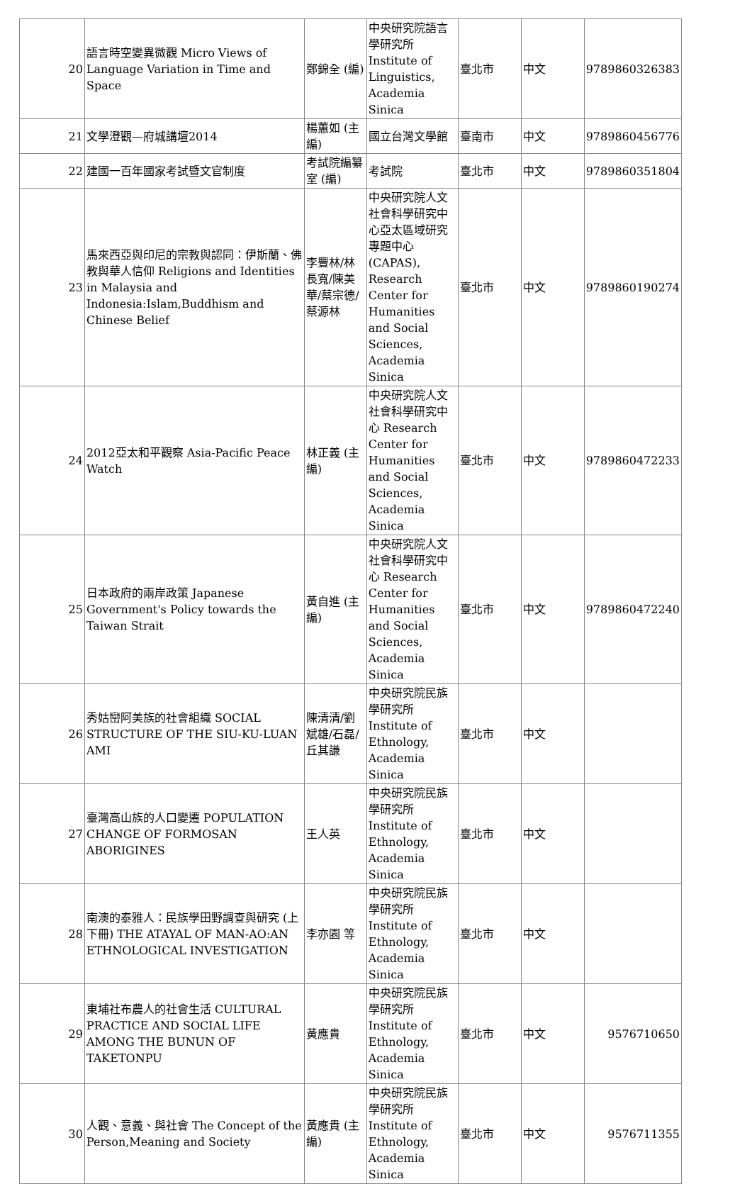| 20 | 語言時空變異微觀 Micro Views of Language Variation in Time and Space | 鄭錦全 (編) | 中央研究院語言學研究所 Institute of Linguistics, Academia Sinica | 臺北市 | 中文 | 9789860326383 |
| 21 | 文學澄觀—府城講壇2014 | 楊蕙如 (主編) | 國立台灣文學館 | 臺南市 | 中文 | 9789860456776 |
| 22 | 建國一百年國家考試暨文官制度 | 考試院編纂室 (編) | 考試院 | 臺北市 | 中文 | 9789860351804 |
| 23 | 馬來西亞與印尼的宗教與認同：伊斯蘭、佛教與華人信仰 Religions and Identities in Malaysia and Indonesia:Islam,Buddhism and Chinese Belief | 李豐林/林長寬/陳美華/蔡宗德/蔡源林 | 中央研究院人文社會科學研究中心亞太區域研究專題中心 (CAPAS), Research Center for Humanities and Social Sciences, Academia Sinica | 臺北市 | 中文 | 9789860190274 |
| 24 | 2012亞太和平觀察 Asia-Pacific Peace Watch | 林正義 (主編) | 中央研究院人文社會科學研究中心 Research Center for Humanities and Social Sciences, Academia Sinica | 臺北市 | 中文 | 9789860472233 |
| 25 | 日本政府的兩岸政策 Japanese Government's Policy towards the Taiwan Strait | 黃自進 (主編) | 中央研究院人文社會科學研究中心 Research Center for Humanities and Social Sciences, Academia Sinica | 臺北市 | 中文 | 9789860472240 |
| 26 | 秀姑巒阿美族的社會組織 SOCIAL STRUCTURE OF THE SIU-KU-LUAN AMI | 陳清清/劉斌雄/石磊/丘其謙 | 中央研究院民族學研究所 Institute of Ethnology, Academia Sinica | 臺北市 | 中文 | |
| 27 | 臺灣高山族的人口變遷 POPULATION CHANGE OF FORMOSAN ABORIGINES | 王人英 | 中央研究院民族學研究所 Institute of Ethnology, Academia Sinica | 臺北市 | 中文 | |
| 28 | 南澳的泰雅人：民族學田野調查與研究 (上下冊) THE ATAYAL OF MAN-AO:AN ETHNOLOGICAL INVESTIGATION | 李亦園 等 | 中央研究院民族學研究所 Institute of Ethnology, Academia Sinica | 臺北市 | 中文 | |
| 29 | 東埔社布農人的社會生活 CULTURAL PRACTICE AND SOCIAL LIFE AMONG THE BUNUN OF TAKETONPU | 黃應貴 | 中央研究院民族學研究所 Institute of Ethnology, Academia Sinica | 臺北市 | 中文 | 9576710650 |
| 30 | 人觀、意義、與社會 The Concept of the Person,Meaning and Society | 黃應貴 (主編) | 中央研究院民族學研究所 Institute of Ethnology, Academia Sinica | 臺北市 | 中文 | 9576711355 |